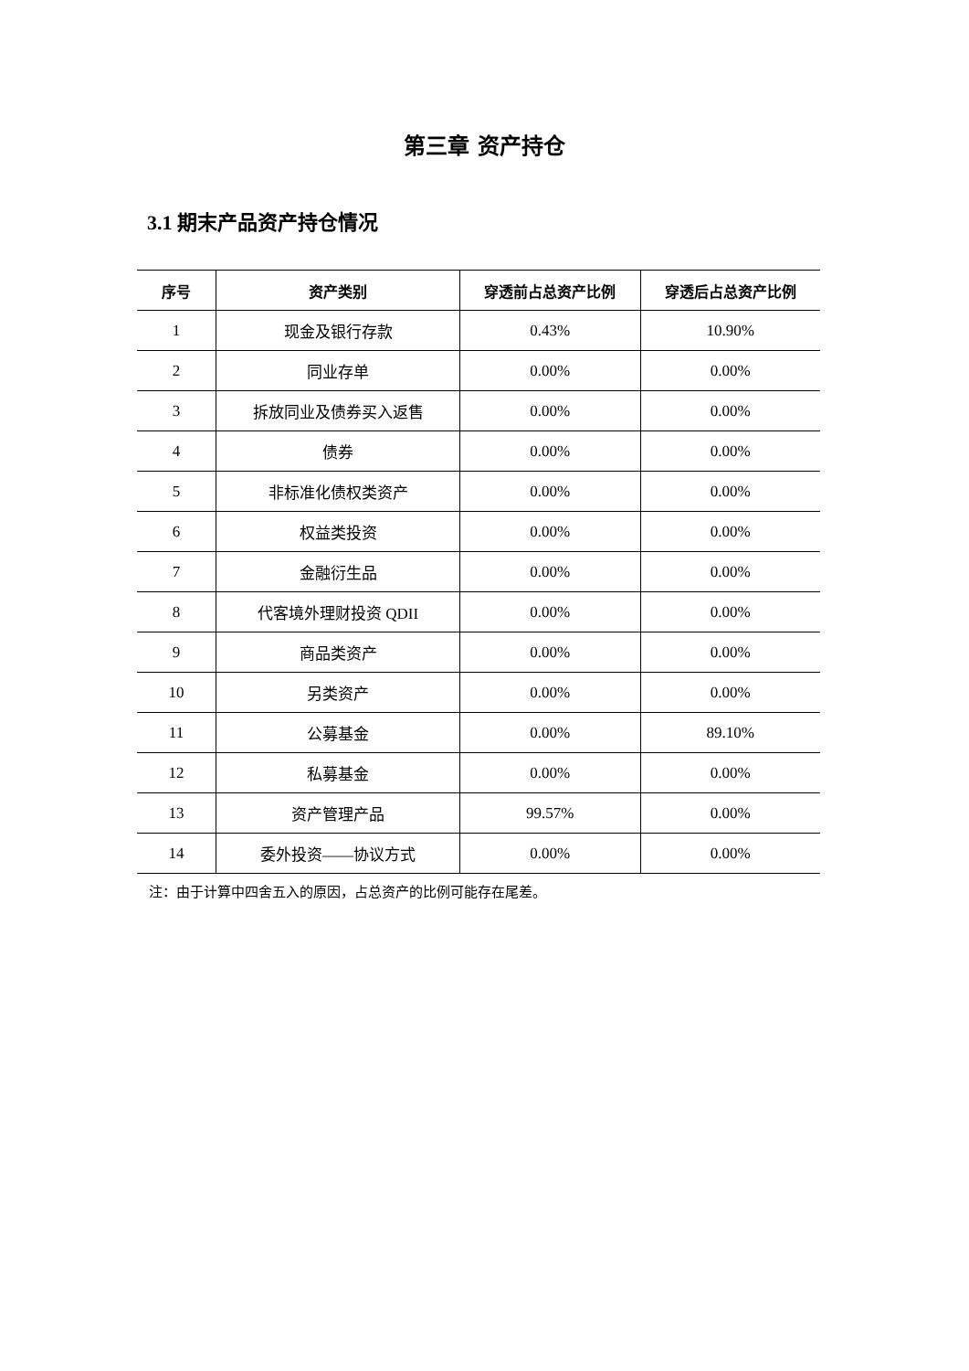第三章 资产持仓
3.1 期末产品资产持仓情况
| 序号 | 资产类别 | 穿透前占总资产比例 | 穿透后占总资产比例 |
| --- | --- | --- | --- |
| 1 | 现金及银行存款 | 0.43% | 10.90% |
| 2 | 同业存单 | 0.00% | 0.00% |
| 3 | 拆放同业及债券买入返售 | 0.00% | 0.00% |
| 4 | 债券 | 0.00% | 0.00% |
| 5 | 非标准化债权类资产 | 0.00% | 0.00% |
| 6 | 权益类投资 | 0.00% | 0.00% |
| 7 | 金融衍生品 | 0.00% | 0.00% |
| 8 | 代客境外理财投资 QDII | 0.00% | 0.00% |
| 9 | 商品类资产 | 0.00% | 0.00% |
| 10 | 另类资产 | 0.00% | 0.00% |
| 11 | 公募基金 | 0.00% | 89.10% |
| 12 | 私募基金 | 0.00% | 0.00% |
| 13 | 资产管理产品 | 99.57% | 0.00% |
| 14 | 委外投资——协议方式 | 0.00% | 0.00% |
注：由于计算中四舍五入的原因，占总资产的比例可能存在尾差。